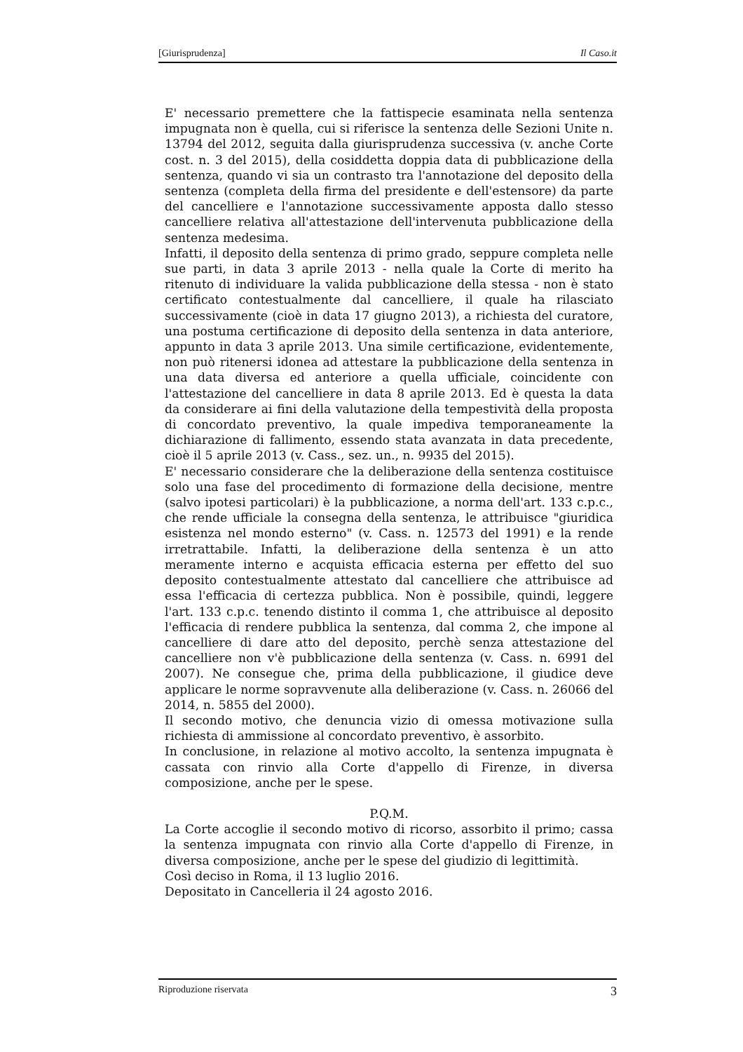[Giurisprudenza] Il Caso.it
E' necessario premettere che la fattispecie esaminata nella sentenza impugnata non è quella, cui si riferisce la sentenza delle Sezioni Unite n. 13794 del 2012, seguita dalla giurisprudenza successiva (v. anche Corte cost. n. 3 del 2015), della cosiddetta doppia data di pubblicazione della sentenza, quando vi sia un contrasto tra l'annotazione del deposito della sentenza (completa della firma del presidente e dell'estensore) da parte del cancelliere e l'annotazione successivamente apposta dallo stesso cancelliere relativa all'attestazione dell'intervenuta pubblicazione della sentenza medesima.
Infatti, il deposito della sentenza di primo grado, seppure completa nelle sue parti, in data 3 aprile 2013 - nella quale la Corte di merito ha ritenuto di individuare la valida pubblicazione della stessa - non è stato certificato contestualmente dal cancelliere, il quale ha rilasciato successivamente (cioè in data 17 giugno 2013), a richiesta del curatore, una postuma certificazione di deposito della sentenza in data anteriore, appunto in data 3 aprile 2013. Una simile certificazione, evidentemente, non può ritenersi idonea ad attestare la pubblicazione della sentenza in una data diversa ed anteriore a quella ufficiale, coincidente con l'attestazione del cancelliere in data 8 aprile 2013. Ed è questa la data da considerare ai fini della valutazione della tempestività della proposta di concordato preventivo, la quale impediva temporaneamente la dichiarazione di fallimento, essendo stata avanzata in data precedente, cioè il 5 aprile 2013 (v. Cass., sez. un., n. 9935 del 2015).
E' necessario considerare che la deliberazione della sentenza costituisce solo una fase del procedimento di formazione della decisione, mentre (salvo ipotesi particolari) è la pubblicazione, a norma dell'art. 133 c.p.c., che rende ufficiale la consegna della sentenza, le attribuisce "giuridica esistenza nel mondo esterno" (v. Cass. n. 12573 del 1991) e la rende irretrattabile. Infatti, la deliberazione della sentenza è un atto meramente interno e acquista efficacia esterna per effetto del suo deposito contestualmente attestato dal cancelliere che attribuisce ad essa l'efficacia di certezza pubblica. Non è possibile, quindi, leggere l'art. 133 c.p.c. tenendo distinto il comma 1, che attribuisce al deposito l'efficacia di rendere pubblica la sentenza, dal comma 2, che impone al cancelliere di dare atto del deposito, perchè senza attestazione del cancelliere non v'è pubblicazione della sentenza (v. Cass. n. 6991 del 2007). Ne consegue che, prima della pubblicazione, il giudice deve applicare le norme sopravvenute alla deliberazione (v. Cass. n. 26066 del 2014, n. 5855 del 2000).
Il secondo motivo, che denuncia vizio di omessa motivazione sulla richiesta di ammissione al concordato preventivo, è assorbito.
In conclusione, in relazione al motivo accolto, la sentenza impugnata è cassata con rinvio alla Corte d'appello di Firenze, in diversa composizione, anche per le spese.
P.Q.M.
La Corte accoglie il secondo motivo di ricorso, assorbito il primo; cassa la sentenza impugnata con rinvio alla Corte d'appello di Firenze, in diversa composizione, anche per le spese del giudizio di legittimità.
Così deciso in Roma, il 13 luglio 2016.
Depositato in Cancelleria il 24 agosto 2016.
Riproduzione riservata 3